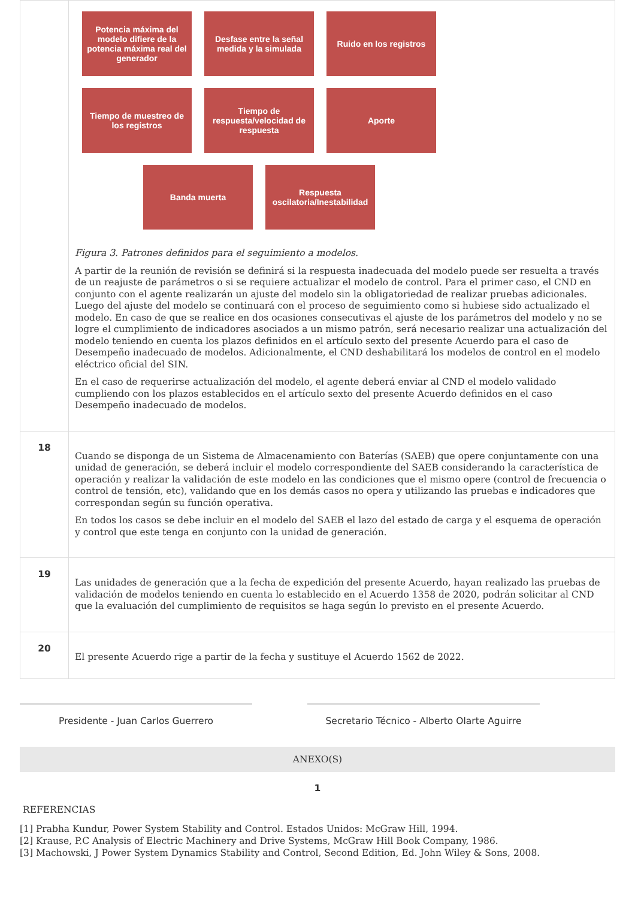| | Potencia máxima del modelo difiere de la potencia máxima real del generador Desfase entre la señal medida y la simulada Ruido en los registros Tiempo de muestreo de los registros Tiempo de respuesta/velocidad de respuesta Aporte Banda muerta Respuesta oscilatoria/Inestabilidad Figura 3. Patrones definidos para el seguimiento a modelos. A partir de la reunión de revisión se definirá si la respuesta inadecuada del modelo puede ser resuelta a través de un reajuste de parámetros o si se requiere actualizar el modelo de control. Para el primer caso, el CND en conjunto con el agente realizarán un ajuste del modelo sin la obligatoriedad de realizar pruebas adicionales. Luego del ajuste del modelo se continuará con el proceso de seguimiento como si hubiese sido actualizado el modelo. En caso de que se realice en dos ocasiones consecutivas el ajuste de los parámetros del modelo y no se logre el cumplimiento de indicadores asociados a un mismo patrón, será necesario realizar una actualización del modelo teniendo en cuenta los plazos definidos en el artículo sexto del presente Acuerdo para el caso de Desempeño inadecuado de modelos. Adicionalmente, el CND deshabilitará los modelos de control en el modelo eléctrico oficial del SIN. En el caso de requerirse actualización del modelo, el agente deberá enviar al CND el modelo validado cumpliendo con los plazos establecidos en el artículo sexto del presente Acuerdo definidos en el caso Desempeño inadecuado de modelos. |
| 18 | Cuando se disponga de un Sistema de Almacenamiento con Baterías (SAEB) que opere conjuntamente con una unidad de generación, se deberá incluir el modelo correspondiente del SAEB considerando la característica de operación y realizar la validación de este modelo en las condiciones que el mismo opere (control de frecuencia o control de tensión, etc), validando que en los demás casos no opera y utilizando las pruebas e indicadores que correspondan según su función operativa. En todos los casos se debe incluir en el modelo del SAEB el lazo del estado de carga y el esquema de operación y control que este tenga en conjunto con la unidad de generación. |
| 19 | Las unidades de generación que a la fecha de expedición del presente Acuerdo, hayan realizado las pruebas de validación de modelos teniendo en cuenta lo establecido en el Acuerdo 1358 de 2020, podrán solicitar al CND que la evaluación del cumplimiento de requisitos se haga según lo previsto en el presente Acuerdo. |
| 20 | El presente Acuerdo rige a partir de la fecha y sustituye el Acuerdo 1562 de 2022. |
Presidente - Juan Carlos Guerrero Secretario Técnico - Alberto Olarte Aguirre
ANEXO(S)
1
REFERENCIAS
[1] Prabha Kundur, Power System Stability and Control. Estados Unidos: McGraw Hill, 1994.
[2] Krause, P.C Analysis of Electric Machinery and Drive Systems, McGraw Hill Book Company, 1986.
[3] Machowski, J Power System Dynamics Stability and Control, Second Edition, Ed. John Wiley & Sons, 2008.